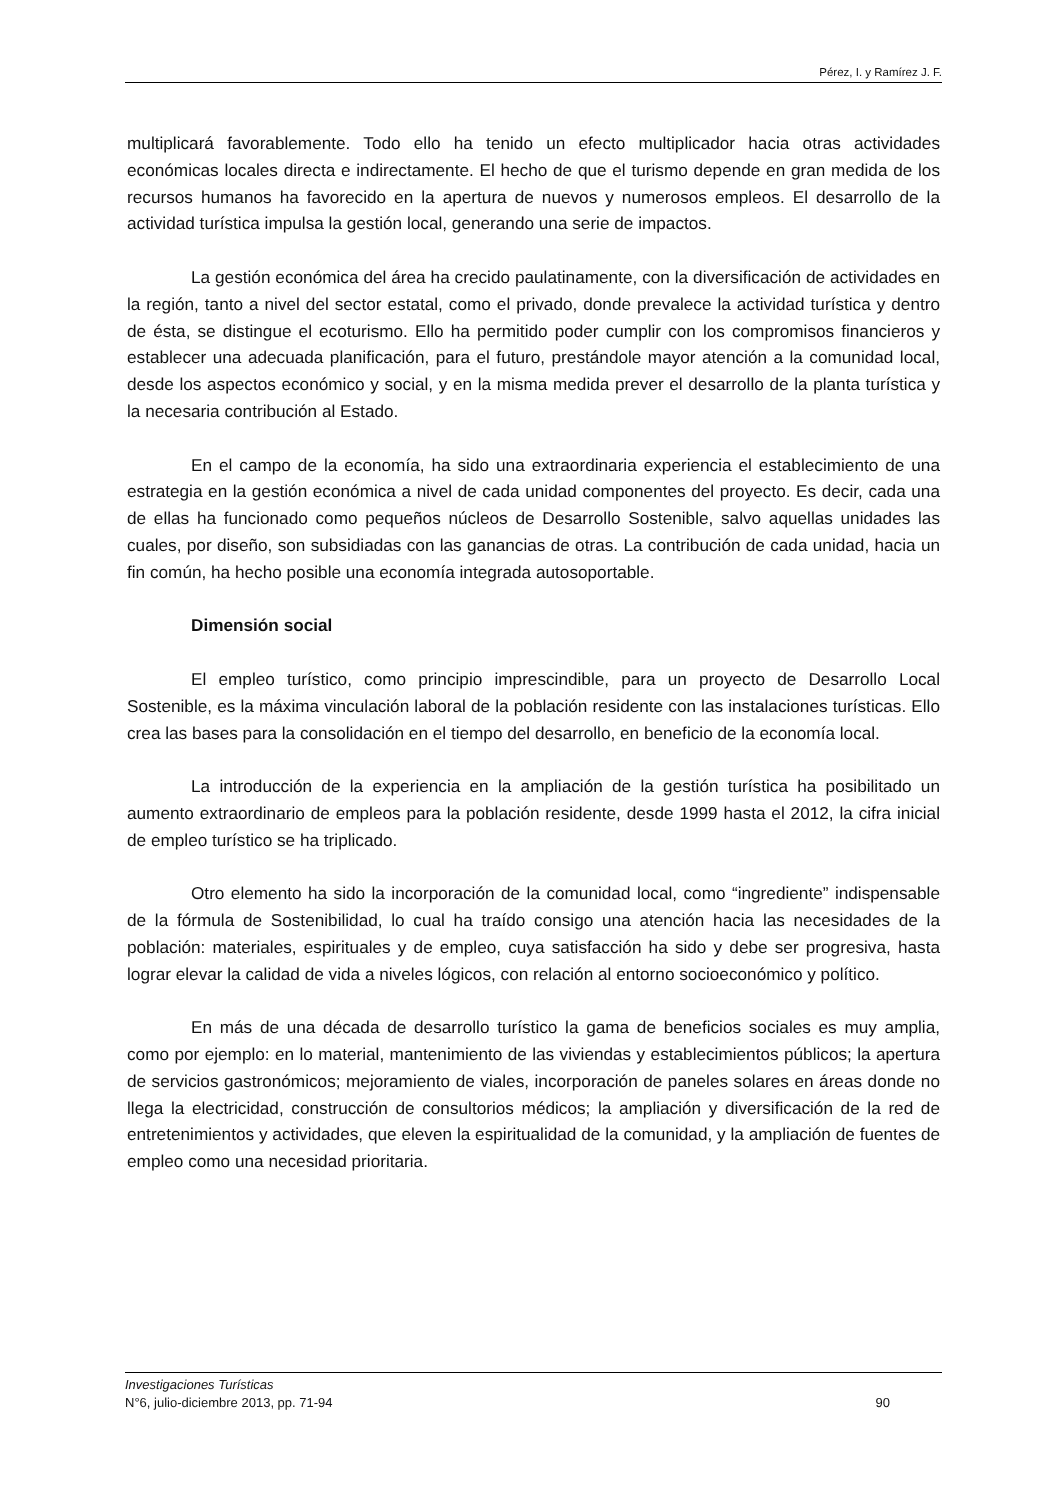Pérez, I. y Ramírez J. F.
multiplicará favorablemente. Todo ello ha tenido un efecto multiplicador hacia otras actividades económicas locales directa e indirectamente. El hecho de que el turismo depende en gran medida de los recursos humanos ha favorecido en la apertura de nuevos y numerosos empleos. El desarrollo de la actividad turística impulsa la gestión local, generando una serie de impactos.
La gestión económica del área ha crecido paulatinamente, con la diversificación de actividades en la región, tanto a nivel del sector estatal, como el privado, donde prevalece la actividad turística y dentro de ésta, se distingue el ecoturismo. Ello ha permitido poder cumplir con los compromisos financieros y establecer una adecuada planificación, para el futuro, prestándole mayor atención a la comunidad local, desde los aspectos económico y social, y en la misma medida prever el desarrollo de la planta turística y la necesaria contribución al Estado.
En el campo de la economía, ha sido una extraordinaria experiencia el establecimiento de una estrategia en la gestión económica a nivel de cada unidad componentes del proyecto. Es decir, cada una de ellas ha funcionado como pequeños núcleos de Desarrollo Sostenible, salvo aquellas unidades las cuales, por diseño, son subsidiadas con las ganancias de otras. La contribución de cada unidad, hacia un fin común, ha hecho posible una economía integrada autosoportable.
Dimensión social
El empleo turístico, como principio imprescindible, para un proyecto de Desarrollo Local Sostenible, es la máxima vinculación laboral de la población residente con las instalaciones turísticas. Ello crea las bases para la consolidación en el tiempo del desarrollo, en beneficio de la economía local.
La introducción de la experiencia en la ampliación de la gestión turística ha posibilitado un aumento extraordinario de empleos para la población residente, desde 1999 hasta el 2012, la cifra inicial de empleo turístico se ha triplicado.
Otro elemento ha sido la incorporación de la comunidad local, como “ingrediente” indispensable de la fórmula de Sostenibilidad, lo cual ha traído consigo una atención hacia las necesidades de la población: materiales, espirituales y de empleo, cuya satisfacción ha sido y debe ser progresiva, hasta lograr elevar la calidad de vida a niveles lógicos, con relación al entorno socioeconómico y político.
En más de una década de desarrollo turístico la gama de beneficios sociales es muy amplia, como por ejemplo: en lo material, mantenimiento de las viviendas y establecimientos públicos; la apertura de servicios gastronómicos; mejoramiento de viales, incorporación de paneles solares en áreas donde no llega la electricidad, construcción de consultorios médicos; la ampliación y diversificación de la red de entretenimientos y actividades, que eleven la espiritualidad de la comunidad, y la ampliación de fuentes de empleo como una necesidad prioritaria.
Investigaciones Turísticas
N°6, julio-diciembre 2013, pp. 71-94 90